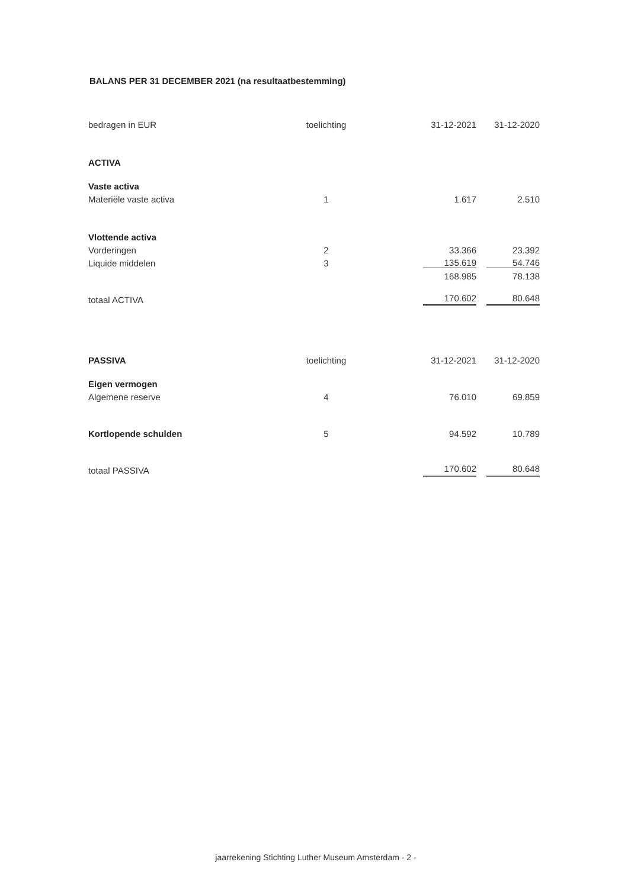BALANS PER 31 DECEMBER 2021 (na resultaatbestemming)
| bedragen in EUR | toelichting | 31-12-2021 | 31-12-2020 |
| ACTIVA | | | |
| Vaste activa | | | |
| Materiële vaste activa | 1 | 1.617 | 2.510 |
| Vlottende activa | | | |
| Vorderingen | 2 | 33.366 | 23.392 |
| Liquide middelen | 3 | 135.619 | 54.746 |
| | | 168.985 | 78.138 |
| totaal ACTIVA | | 170.602 | 80.648 |
| PASSIVA | toelichting | 31-12-2021 | 31-12-2020 |
| Eigen vermogen | | | |
| Algemene reserve | 4 | 76.010 | 69.859 |
| Kortlopende schulden | 5 | 94.592 | 10.789 |
| totaal PASSIVA | | 170.602 | 80.648 |
jaarrekening Stichting Luther Museum Amsterdam - 2 -